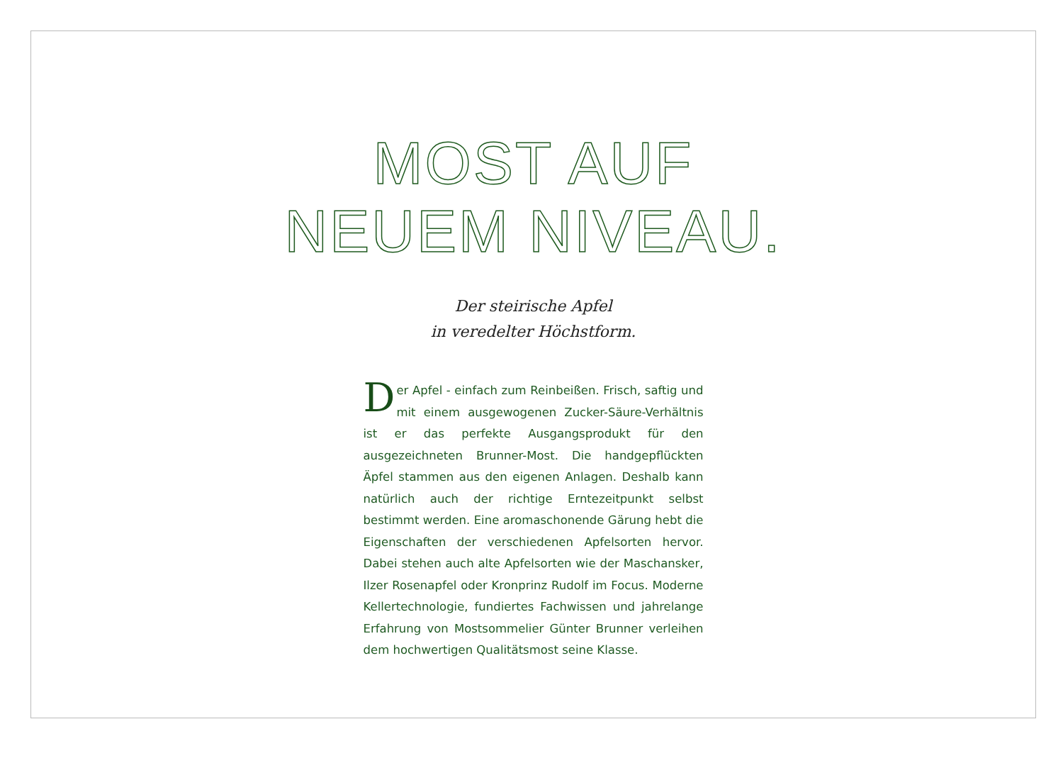MOST AUF
NEUEM NIVEAU.
Der steirische Apfel
in veredelter Höchstform.
Der Apfel - einfach zum Reinbeißen. Frisch, saftig und mit einem ausgewogenen Zucker-Säure-Verhältnis ist er das perfekte Ausgangsprodukt für den ausgezeichneten Brunner-Most. Die handgepflückten Äpfel stammen aus den eigenen Anlagen. Deshalb kann natürlich auch der richtige Erntezeitpunkt selbst bestimmt werden. Eine aromaschonende Gärung hebt die Eigenschaften der verschiedenen Apfelsorten hervor. Dabei stehen auch alte Apfelsorten wie der Maschansker, Ilzer Rosenapfel oder Kronprinz Rudolf im Focus. Moderne Kellertechnologie, fundiertes Fachwissen und jahrelange Erfahrung von Mostsommelier Günter Brunner verleihen dem hochwertigen Qualitätsmost seine Klasse.